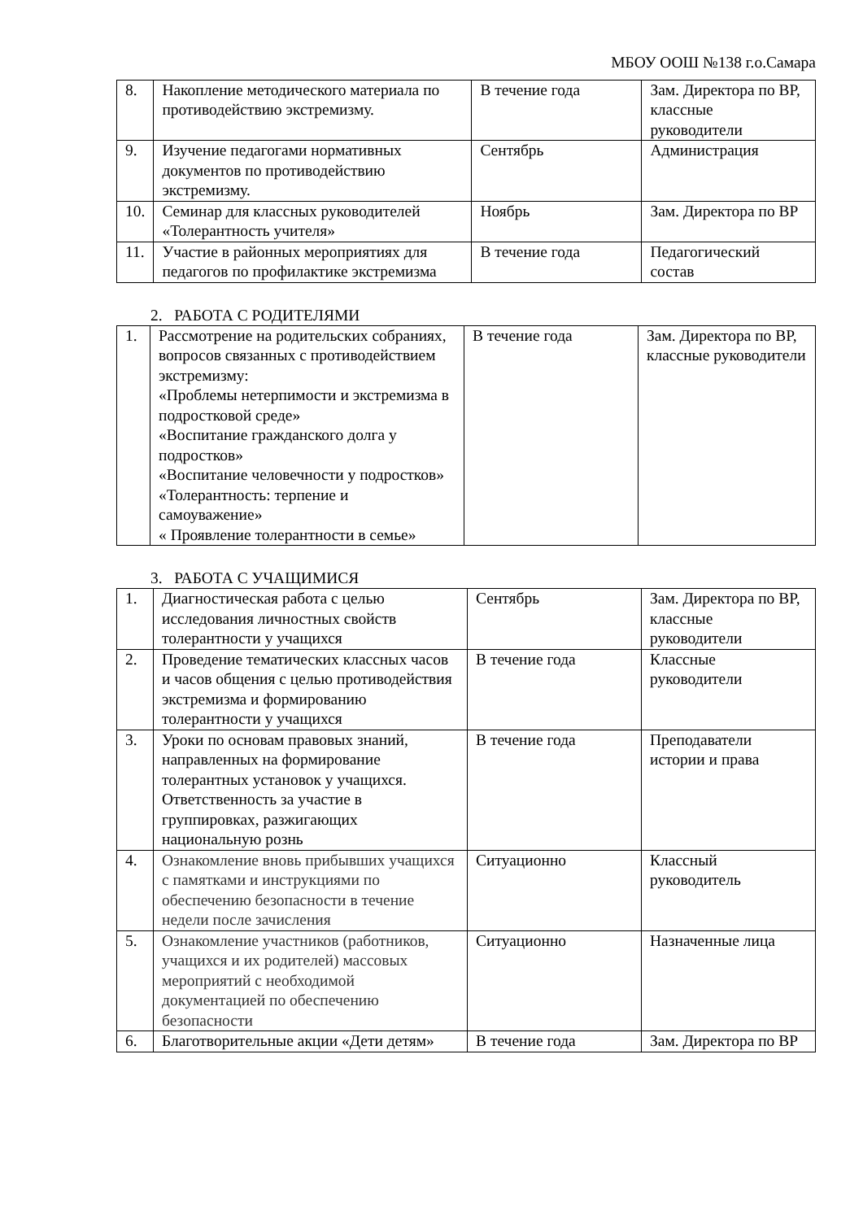МБОУ ООШ №138 г.о.Самара
| 8. | Накопление методического материала по противодействию экстремизму. | В течение года | Зам. Директора по ВР, классные руководители |
| 9. | Изучение педагогами нормативных документов по противодействию экстремизму. | Сентябрь | Администрация |
| 10. | Семинар для классных руководителей «Толерантность учителя» | Ноябрь | Зам. Директора по ВР |
| 11. | Участие в районных мероприятиях для педагогов по профилактике экстремизма | В течение года | Педагогический состав |
2. РАБОТА С РОДИТЕЛЯМИ
| 1. | Рассмотрение на родительских собраниях, вопросов связанных с противодействием экстремизму: «Проблемы нетерпимости и экстремизма в подростковой среде» «Воспитание гражданского долга у подростков» «Воспитание человечности у подростков» «Толерантность: терпение и самоуважение» « Проявление толерантности в семье» | В течение года | Зам. Директора по ВР, классные руководители |
3. РАБОТА С УЧАЩИМИСЯ
| 1. | Диагностическая работа с целью исследования личностных свойств толерантности у учащихся | Сентябрь | Зам. Директора по ВР, классные руководители |
| 2. | Проведение тематических классных часов и часов общения с целью противодействия экстремизма и формированию толерантности у учащихся | В течение года | Классные руководители |
| 3. | Уроки по основам правовых знаний, направленных на формирование толерантных установок у учащихся. Ответственность за участие в группировках, разжигающих национальную рознь | В течение года | Преподаватели истории и права |
| 4. | Ознакомление вновь прибывших учащихся с памятками и инструкциями по обеспечению безопасности в течение недели после зачисления | Ситуационно | Классный руководитель |
| 5. | Ознакомление участников (работников, учащихся и их родителей) массовых мероприятий с необходимой документацией по обеспечению безопасности | Ситуационно | Назначенные лица |
| 6. | Благотворительные акции «Дети детям» | В течение года | Зам. Директора по ВР |